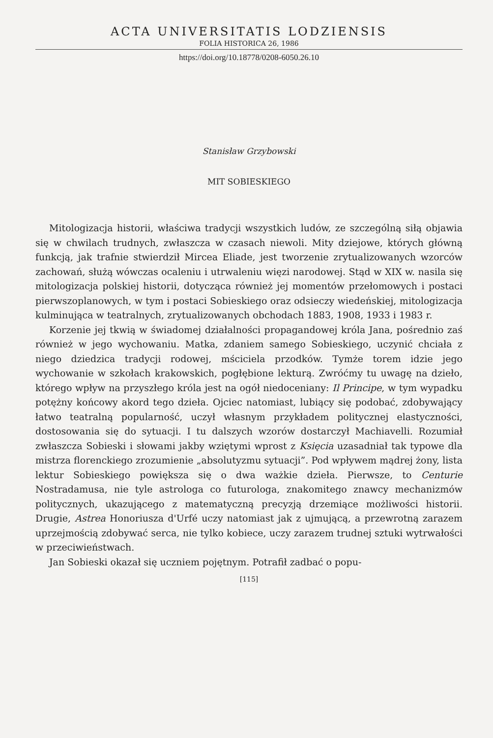ACTA UNIVERSITATIS LODZIENSIS
FOLIA HISTORICA 26, 1986
https://doi.org/10.18778/0208-6050.26.10
Stanisław Grzybowski
MIT SOBIESKIEGO
Mitologizacja historii, właściwa tradycji wszystkich ludów, ze szczególną siłą objawia się w chwilach trudnych, zwłaszcza w czasach niewoli. Mity dziejowe, których główną funkcją, jak trafnie stwierdził Mircea Eliade, jest tworzenie zrytualizowanych wzorców zachowań, służą wówczas ocaleniu i utrwaleniu więzi narodowej. Stąd w XIX w. nasila się mitologizacja polskiej historii, dotycząca również jej momentów przełomowych i postaci pierwszoplanowych, w tym i postaci Sobieskiego oraz odsieczy wiedeńskiej, mitologizacja kulminująca w teatralnych, zrytualizowanych obchodach 1883, 1908, 1933 i 1983 r.
Korzenie jej tkwią w świadomej działalności propagandowej króla Jana, pośrednio zaś również w jego wychowaniu. Matka, zdaniem samego Sobieskiego, uczynić chciała z niego dziedzica tradycji rodowej, mściciela przodków. Tymże torem idzie jego wychowanie w szkołach krakowskich, pogłębione lekturą. Zwróćmy tu uwagę na dzieło, którego wpływ na przyszłego króla jest na ogół niedoceniany: Il Principe, w tym wypadku potężny końcowy akord tego dzieła. Ojciec natomiast, lubiący się podobać, zdobywający łatwo teatralną popularność, uczył własnym przykładem politycznej elastyczności, dostosowania się do sytuacji. I tu dalszych wzorów dostarczył Machiavelli. Rozumiał zwłaszcza Sobieski i słowami jakby wziętymi wprost z Księcia uzasadniał tak typowe dla mistrza florenckiego zrozumienie „absolutyzmu sytuacji”. Pod wpływem mądrej żony, lista lektur Sobieskiego powiększa się o dwa ważkie dzieła. Pierwsze, to Centurie Nostradamusa, nie tyle astrologa co futurologa, znakomitego znawcy mechanizmów politycznych, ukazującego z matematyczną precyzją drzemiące możliwości historii. Drugie, Astrea Honoriusza d'Urfé uczy natomiast jak z ujmującą, a przewrotną zarazem uprzejmością zdobywać serca, nie tylko kobiece, uczy zarazem trudnej sztuki wytrwałości w przeciwieństwach.
Jan Sobieski okazał się uczniem pojętnym. Potrafił zadbać o popu-
[115]